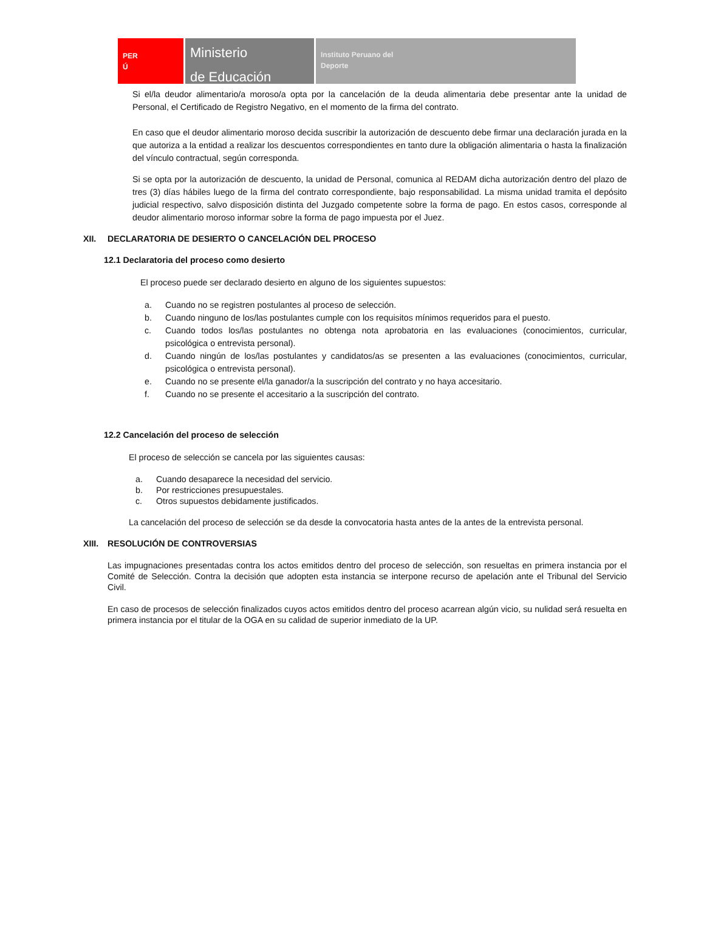PER
Ú
Ministerio
de Educación
Instituto Peruano del
Deporte
Si el/la deudor alimentario/a moroso/a opta por la cancelación de la deuda alimentaria debe presentar ante la unidad de Personal, el Certificado de Registro Negativo, en el momento de la firma del contrato.
En caso que el deudor alimentario moroso decida suscribir la autorización de descuento debe firmar una declaración jurada en la que autoriza a la entidad a realizar los descuentos correspondientes en tanto dure la obligación alimentaria o hasta la finalización del vínculo contractual, según corresponda.
Si se opta por la autorización de descuento, la unidad de Personal, comunica al REDAM dicha autorización dentro del plazo de tres (3) días hábiles luego de la firma del contrato correspondiente, bajo responsabilidad. La misma unidad tramita el depósito judicial respectivo, salvo disposición distinta del Juzgado competente sobre la forma de pago. En estos casos, corresponde al deudor alimentario moroso informar sobre la forma de pago impuesta por el Juez.
XII. DECLARATORIA DE DESIERTO O CANCELACIÓN DEL PROCESO
12.1 Declaratoria del proceso como desierto
El proceso puede ser declarado desierto en alguno de los siguientes supuestos:
a. Cuando no se registren postulantes al proceso de selección.
b. Cuando ninguno de los/las postulantes cumple con los requisitos mínimos requeridos para el puesto.
c. Cuando todos los/las postulantes no obtenga nota aprobatoria en las evaluaciones (conocimientos, curricular, psicológica o entrevista personal).
d. Cuando ningún de los/las postulantes y candidatos/as se presenten a las evaluaciones (conocimientos, curricular, psicológica o entrevista personal).
e. Cuando no se presente el/la ganador/a la suscripción del contrato y no haya accesitario.
f. Cuando no se presente el accesitario a la suscripción del contrato.
12.2 Cancelación del proceso de selección
El proceso de selección se cancela por las siguientes causas:
a. Cuando desaparece la necesidad del servicio.
b. Por restricciones presupuestales.
c. Otros supuestos debidamente justificados.
La cancelación del proceso de selección se da desde la convocatoria hasta antes de la antes de la entrevista personal.
XIII. RESOLUCIÓN DE CONTROVERSIAS
Las impugnaciones presentadas contra los actos emitidos dentro del proceso de selección, son resueltas en primera instancia por el Comité de Selección. Contra la decisión que adopten esta instancia se interpone recurso de apelación ante el Tribunal del Servicio Civil.
En caso de procesos de selección finalizados cuyos actos emitidos dentro del proceso acarrean algún vicio, su nulidad será resuelta en primera instancia por el titular de la OGA en su calidad de superior inmediato de la UP.